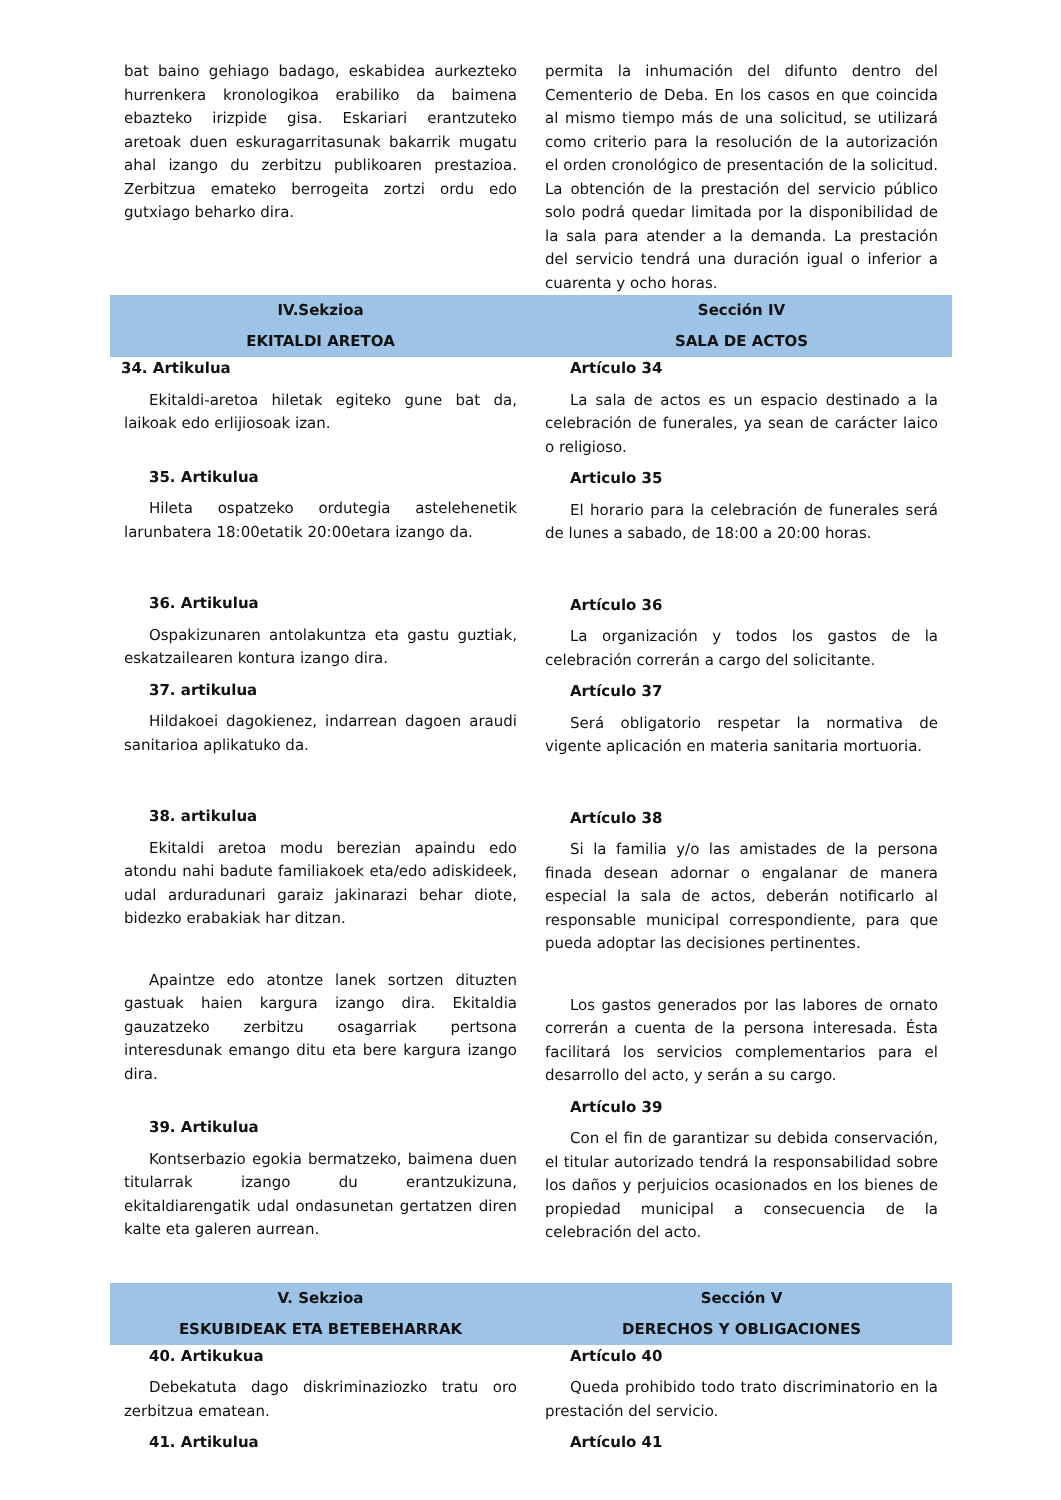| bat baino gehiago badago, eskabidea aurkezteko hurrenkera kronologikoa erabiliko da baimena ebazteko irizpide gisa. Eskariari erantzuteko aretoak duen eskuragarritasunak bakarrik mugatu ahal izango du zerbitzu publikoaren prestazioa. Zerbitzua emateko berrogeita zortzi ordu edo gutxiago beharko dira. | permita la inhumación del difunto dentro del Cementerio de Deba. En los casos en que coincida al mismo tiempo más de una solicitud, se utilizará como criterio para la resolución de la autorización el orden cronológico de presentación de la solicitud. La obtención de la prestación del servicio público solo podrá quedar limitada por la disponibilidad de la sala para atender a la demanda. La prestación del servicio tendrá una duración igual o inferior a cuarenta y ocho horas. |
| IV.Sekzioa EKITALDI ARETOA | Sección IV SALA DE ACTOS |
| 34. Artikulua Ekitaldi-aretoa hiletak egiteko gune bat da, laikoak edo erlijiosoak izan. 35. Artikulua Hileta ospatzeko ordutegia astelehenetik larunbatera 18:00etatik 20:00etara izango da. 36. Artikulua Ospakizunaren antolakuntza eta gastu guztiak, eskatzailearen kontura izango dira. 37. artikulua Hildakoei dagokienez, indarrean dagoen araudi sanitarioa aplikatuko da. 38. artikulua Ekitaldi aretoa modu berezian apaindu edo atondu nahi badute familiakoek eta/edo adiskideek, udal arduradunari garaiz jakinarazi behar diote, bidezko erabakiak har ditzan. Apaintze edo atontze lanek sortzen dituzten gastuak haien kargura izango dira. Ekitaldia gauzatzeko zerbitzu osagarriak pertsona interesdunak emango ditu eta bere kargura izango dira. 39. Artikulua Kontserbazio egokia bermatzeko, baimena duen titularrak izango du erantzukizuna, ekitaldiarengatik udal ondasunetan gertatzen diren kalte eta galeren aurrean. | Artículo 34 La sala de actos es un espacio destinado a la celebración de funerales, ya sean de carácter laico o religioso. Articulo 35 El horario para la celebración de funerales será de lunes a sabado, de 18:00 a 20:00 horas. Artículo 36 La organización y todos los gastos de la celebración correrán a cargo del solicitante. Artículo 37 Será obligatorio respetar la normativa de vigente aplicación en materia sanitaria mortuoria. Artículo 38 Si la familia y/o las amistades de la persona finada desean adornar o engalanar de manera especial la sala de actos, deberán notificarlo al responsable municipal correspondiente, para que pueda adoptar las decisiones pertinentes. Los gastos generados por las labores de ornato correrán a cuenta de la persona interesada. Ésta facilitará los servicios complementarios para el desarrollo del acto, y serán a su cargo. Artículo 39 Con el fin de garantizar su debida conservación, el titular autorizado tendrá la responsabilidad sobre los daños y perjuicios ocasionados en los bienes de propiedad municipal a consecuencia de la celebración del acto. |
| V. Sekzioa ESKUBIDEAK ETA BETEBEHARRAK | Sección V DERECHOS Y OBLIGACIONES |
| 40. Artikukua Debekatuta dago diskriminaziozko tratu oro zerbitzua ematean. 41. Artikulua | Artículo 40 Queda prohibido todo trato discriminatorio en la prestación del servicio. Artículo 41 |